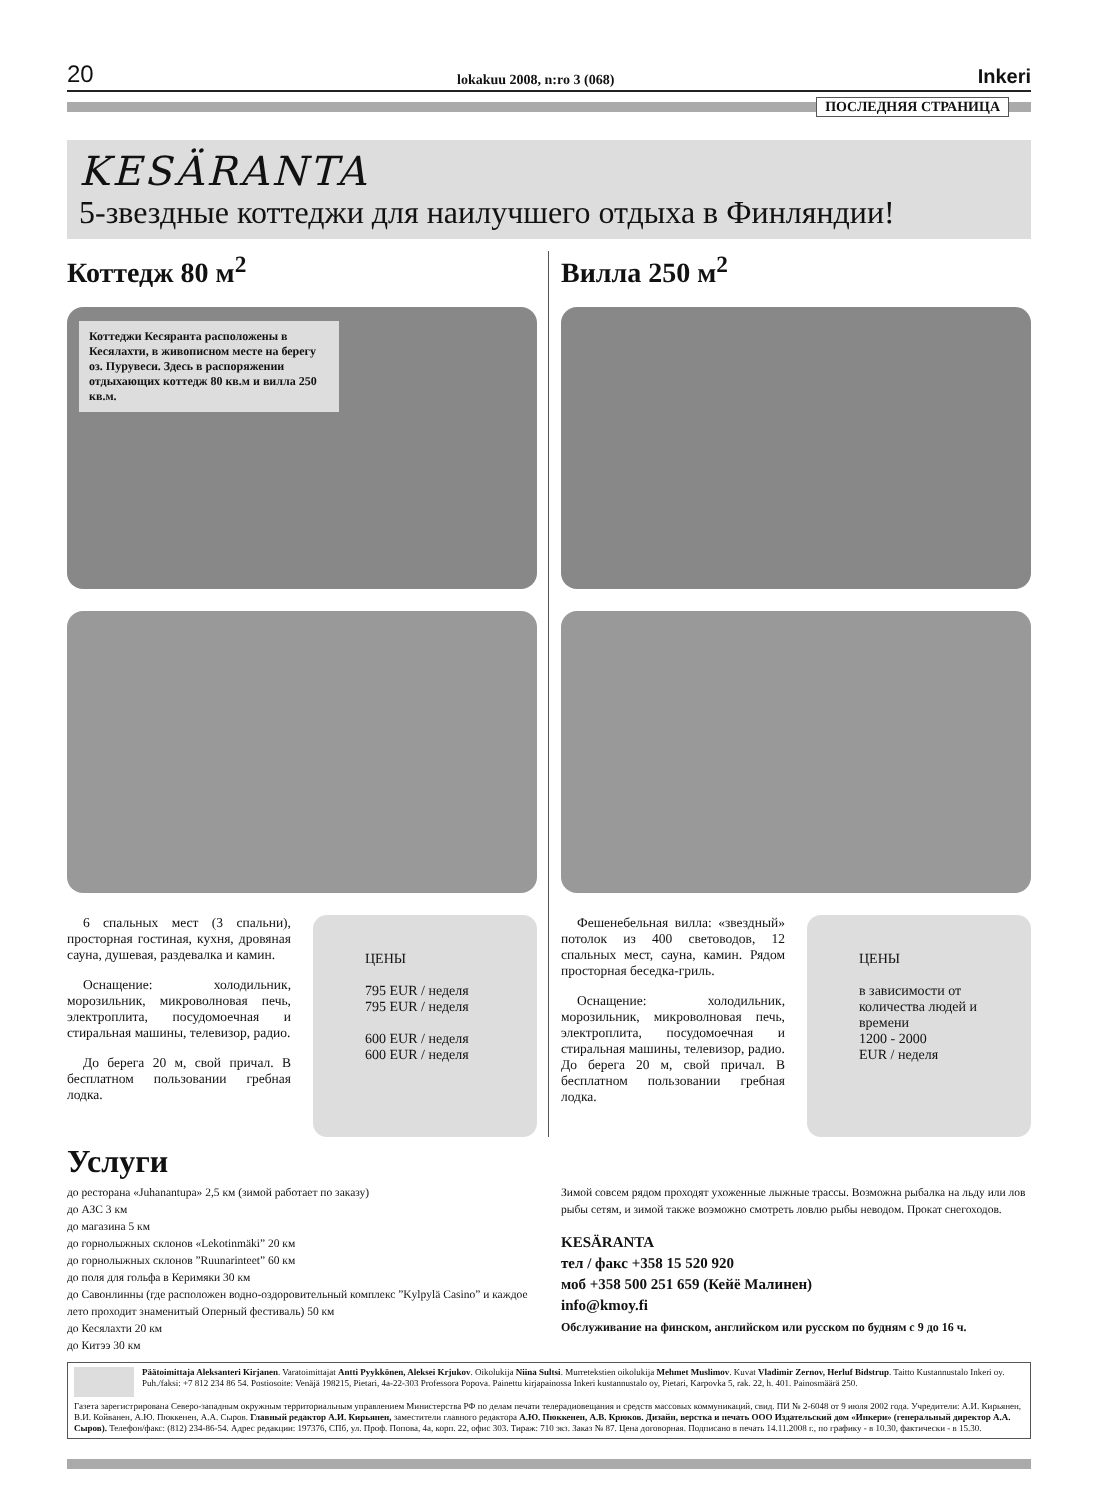20 lokakuu 2008, n:ro 3 (068) Inkeri
ПОСЛЕДНЯЯ СТРАНИЦА
KESÄRANTA
5-звездные коттеджи для наилучшего отдыха в Финляндии!
Коттедж 80 м<sup>2</sup>
Коттеджи Кесяранта расположены в Кесялахти, в живописном месте на берегу оз. Пурувеси. Здесь в распоряжении отдыхающих коттедж 80 кв.м и вилла 250 кв.м.
6 спальных мест (3 спальни), просторная гостиная, кухня, дровяная сауна, душевая, раздевалка и камин.
Оснащение: холодильник, морозильник, микроволновая печь, электроплита, посудомоечная и стиральная машины, телевизор, радио.
До берега 20 м, свой причал. В бесплатном пользовании гребная лодка.
ЦЕНЫ
795 EUR / неделя
795 EUR / неделя
600 EUR / неделя
600 EUR / неделя
Вилла 250 м<sup>2</sup>
Фешенебельная вилла: «звездный» потолок из 400 световодов, 12 спальных мест, сауна, камин. Рядом просторная беседка-гриль.
Оснащение: холодильник, морозильник, микроволновая печь, электроплита, посудомоечная и стиральная машины, телевизор, радио. До берега 20 м, свой причал. В бесплатном пользовании гребная лодка.
ЦЕНЫ
в зависимости от количества людей и времени
1200 - 2000
EUR / неделя
Услуги
до ресторана «Juhanantupa» 2,5 км (зимой работает по заказу)
до АЗС 3 км
до магазина 5 км
до горнолыжных склонов «Lekotinmäki” 20 км
до горнолыжных склонов ”Ruunarinteet” 60 км
до поля для гольфа в Керимяки 30 км
до Савонлинны (где расположен водно-оздоровительный комплекс ”Kylpylä Casino” и каждое лето проходит знаменитый Оперный фестиваль) 50 км
до Кесялахти 20 км
до Китээ 30 км
Зимой совсем рядом проходят ухоженные лыжные трассы. Возможна рыбалка на льду или лов рыбы сетям, и зимой также воэможно смотреть ловлю рыбы неводом. Прокат снегоходов.
KESÄRANTA
тел / факс +358 15 520 920
моб +358 500 251 659 (Кейё Малинен)
info@kmoy.fi
Обслуживание на финском, английском или русском по будням с 9 до 16 ч.
Päätoimittaja Aleksanteri Kirjanen. Varatoimittajat Antti Pyykkönen, Aleksei Krjukov. Oikolukija Niina Sultsi. Murretekstien oikolukija Mehmet Muslimov. Kuvat Vladimir Zernov, Herluf Bidstrup. Taitto Kustannustalo Inkeri oy. Puh./faksi: +7 812 234 86 54. Postiosoite: Venäjä 198215, Pietari, 4a-22-303 Professora Popova. Painettu kirjapainossa Inkeri kustannustalo oy, Pietari, Karpovka 5, rak. 22, h. 401. Painosmäärä 250.
Газета зарегистрирована Северо-западным окружным территориальным управлением Министерства РФ по делам печати телерадиовещания и средств массовых коммуникаций, свид. ПИ № 2-6048 от 9 июля 2002 года. Учредители: А.И. Кирьянен, В.И. Койванен, А.Ю. Пюккенен, А.А. Сыров. Главный редактор А.И. Кирьянен, заместители главного редактора А.Ю. Пюккенен, А.В. Крюков. Дизайн, верстка и печать ООО Издательский дом «Инкери» (генеральный директор А.А. Сыров). Телефон/факс: (812) 234-86-54. Адрес редакции: 197376, СПб, ул. Проф. Попова, 4а, корп. 22, офис 303. Тираж: 710 экз. Заказ № 87. Цена договорная. Подписано в печать 14.11.2008 г., по графику - в 10.30, фактически - в 15.30.